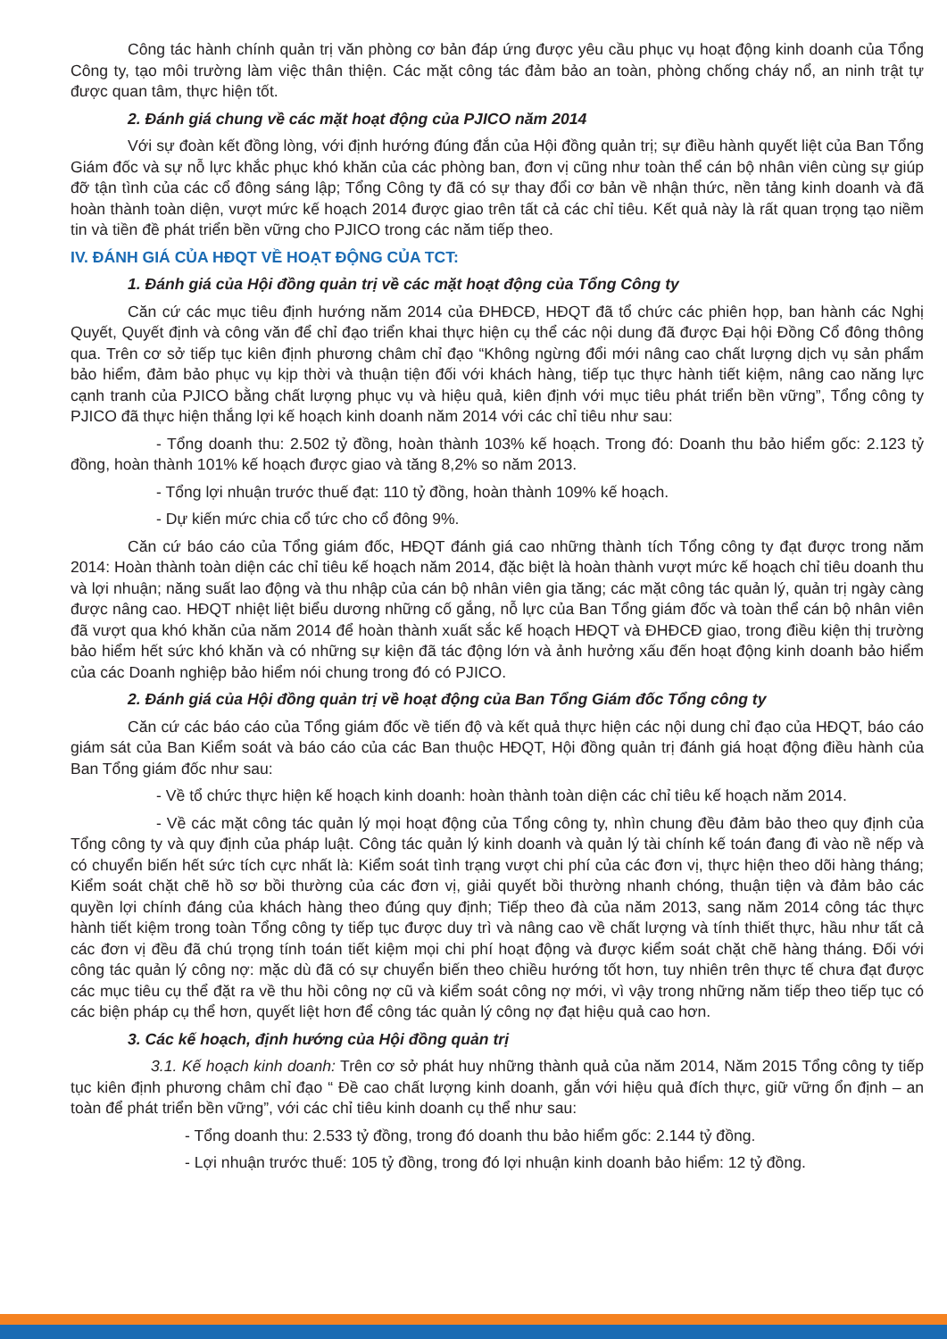Công tác hành chính quản trị văn phòng cơ bản đáp ứng được yêu cầu phục vụ hoạt động kinh doanh của Tổng Công ty, tạo môi trường làm việc thân thiện. Các mặt công tác đảm bảo an toàn, phòng chống cháy nổ, an ninh trật tự được quan tâm, thực hiện tốt.
2. Đánh giá chung về các mặt hoạt động của PJICO năm 2014
Với sự đoàn kết đồng lòng, với định hướng đúng đắn của Hội đồng quản trị; sự điều hành quyết liệt của Ban Tổng Giám đốc và sự nỗ lực khắc phục khó khăn của các phòng ban, đơn vị cũng như toàn thể cán bộ nhân viên cùng sự giúp đỡ tận tình của các cổ đông sáng lập; Tổng Công ty đã có sự thay đổi cơ bản về nhận thức, nền tảng kinh doanh và đã hoàn thành toàn diện, vượt mức kế hoạch 2014 được giao trên tất cả các chỉ tiêu. Kết quả này là rất quan trọng tạo niềm tin và tiền đề phát triển bền vững cho PJICO trong các năm tiếp theo.
IV. ĐÁNH GIÁ CỦA HĐQT VỀ HOẠT ĐỘNG CỦA TCT:
1. Đánh giá của Hội đồng quản trị về các mặt hoạt động của Tổng Công ty
Căn cứ các mục tiêu định hướng năm 2014 của ĐHĐCĐ, HĐQT đã tổ chức các phiên họp, ban hành các Nghị Quyết, Quyết định và công văn để chỉ đạo triển khai thực hiện cụ thể các nội dung đã được Đại hội Đồng Cổ đông thông qua. Trên cơ sở tiếp tục kiên định phương châm chỉ đạo “Không ngừng đổi mới nâng cao chất lượng dịch vụ sản phẩm bảo hiểm, đảm bảo phục vụ kịp thời và thuận tiện đối với khách hàng, tiếp tục thực hành tiết kiệm, nâng cao năng lực cạnh tranh của PJICO bằng chất lượng phục vụ và hiệu quả, kiên định với mục tiêu phát triển bền vững”, Tổng công ty PJICO đã thực hiện thắng lợi kế hoạch kinh doanh năm 2014 với các chỉ tiêu như sau:
- Tổng doanh thu: 2.502 tỷ đồng, hoàn thành 103% kế hoạch. Trong đó: Doanh thu bảo hiểm gốc: 2.123 tỷ đồng, hoàn thành 101% kế hoạch được giao và tăng 8,2% so năm 2013.
- Tổng lợi nhuận trước thuế đạt: 110 tỷ đồng, hoàn thành 109% kế hoạch.
- Dự kiến mức chia cổ tức cho cổ đông 9%.
Căn cứ báo cáo của Tổng giám đốc, HĐQT đánh giá cao những thành tích Tổng công ty đạt được trong năm 2014: Hoàn thành toàn diện các chỉ tiêu kế hoạch năm 2014, đặc biệt là hoàn thành vượt mức kế hoạch chỉ tiêu doanh thu và lợi nhuận; năng suất lao động và thu nhập của cán bộ nhân viên gia tăng; các mặt công tác quản lý, quản trị ngày càng được nâng cao. HĐQT nhiệt liệt biểu dương những cố gắng, nỗ lực của Ban Tổng giám đốc và toàn thể cán bộ nhân viên đã vượt qua khó khăn của năm 2014 để hoàn thành xuất sắc kế hoạch HĐQT và ĐHĐCĐ giao, trong điều kiện thị trường bảo hiểm hết sức khó khăn và có những sự kiện đã tác động lớn và ảnh hưởng xấu đến hoạt động kinh doanh bảo hiểm của các Doanh nghiệp bảo hiểm nói chung trong đó có PJICO.
2. Đánh giá của Hội đồng quản trị về hoạt động của Ban Tổng Giám đốc Tổng công ty
Căn cứ các báo cáo của Tổng giám đốc về tiến độ và kết quả thực hiện các nội dung chỉ đạo của HĐQT, báo cáo giám sát của Ban Kiểm soát và báo cáo của các Ban thuộc HĐQT, Hội đồng quản trị đánh giá hoạt động điều hành của Ban Tổng giám đốc như sau:
- Về tổ chức thực hiện kế hoạch kinh doanh: hoàn thành toàn diện các chỉ tiêu kế hoạch năm 2014.
- Về các mặt công tác quản lý mọi hoạt động của Tổng công ty, nhìn chung đều đảm bảo theo quy định của Tổng công ty và quy định của pháp luật. Công tác quản lý kinh doanh và quản lý tài chính kế toán đang đi vào nề nếp và có chuyển biến hết sức tích cực nhất là: Kiểm soát tình trạng vượt chi phí của các đơn vị, thực hiện theo dõi hàng tháng; Kiểm soát chặt chẽ hồ sơ bồi thường của các đơn vị, giải quyết bồi thường nhanh chóng, thuận tiện và đảm bảo các quyền lợi chính đáng của khách hàng theo đúng quy định; Tiếp theo đà của năm 2013, sang năm 2014 công tác thực hành tiết kiệm trong toàn Tổng công ty tiếp tục được duy trì và nâng cao về chất lượng và tính thiết thực, hầu như tất cả các đơn vị đều đã chú trọng tính toán tiết kiệm mọi chi phí hoạt động và được kiểm soát chặt chẽ hàng tháng. Đối với công tác quản lý công nợ: mặc dù đã có sự chuyển biến theo chiều hướng tốt hơn, tuy nhiên trên thực tế chưa đạt được các mục tiêu cụ thể đặt ra về thu hồi công nợ cũ và kiểm soát công nợ mới, vì vậy trong những năm tiếp theo tiếp tục có các biện pháp cụ thể hơn, quyết liệt hơn để công tác quản lý công nợ đạt hiệu quả cao hơn.
3. Các kế hoạch, định hướng của Hội đồng quản trị
3.1. Kế hoạch kinh doanh: Trên cơ sở phát huy những thành quả của năm 2014, Năm 2015 Tổng công ty tiếp tục kiên định phương châm chỉ đạo “ Đề cao chất lượng kinh doanh, gắn với hiệu quả đích thực, giữ vững ổn định – an toàn để phát triển bền vững”, với các chỉ tiêu kinh doanh cụ thể như sau:
- Tổng doanh thu: 2.533 tỷ đồng, trong đó doanh thu bảo hiểm gốc: 2.144 tỷ đồng.
- Lợi nhuận trước thuế: 105 tỷ đồng, trong đó lợi nhuận kinh doanh bảo hiểm: 12 tỷ đồng.